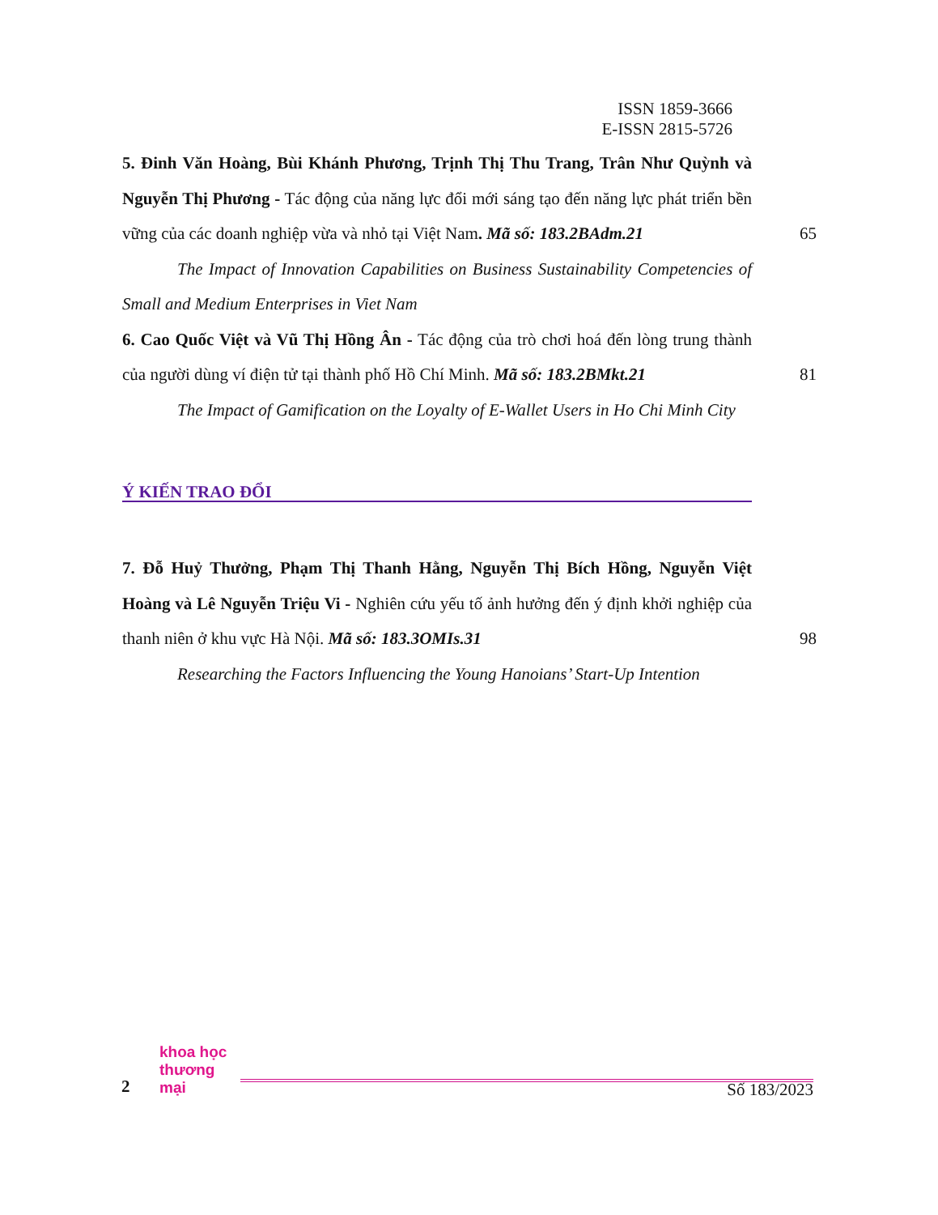ISSN 1859-3666
E-ISSN 2815-5726
5. Đinh Văn Hoàng, Bùi Khánh Phương, Trịnh Thị Thu Trang, Trân Như Quỳnh và Nguyễn Thị Phương - Tác động của năng lực đổi mới sáng tạo đến năng lực phát triển bền vững của các doanh nghiệp vừa và nhỏ tại Việt Nam. Mã số: 183.2BAdm.21
65
The Impact of Innovation Capabilities on Business Sustainability Competencies of Small and Medium Enterprises in Viet Nam
6. Cao Quốc Việt và Vũ Thị Hồng Ân - Tác động của trò chơi hoá đến lòng trung thành của người dùng ví điện tử tại thành phố Hồ Chí Minh. Mã số: 183.2BMkt.21
81
The Impact of Gamification on the Loyalty of E-Wallet Users in Ho Chi Minh City
Ý KIẾN TRAO ĐỔI
7. Đỗ Huỷ Thưởng, Phạm Thị Thanh Hằng, Nguyễn Thị Bích Hồng, Nguyễn Việt Hoàng và Lê Nguyễn Triệu Vi - Nghiên cứu yếu tố ảnh hưởng đến ý định khởi nghiệp của thanh niên ở khu vực Hà Nội. Mã số: 183.3OMIs.31
98
Researching the Factors Influencing the Young Hanoians’ Start-Up Intention
2
khoa học
thương mại
Số 183/2023